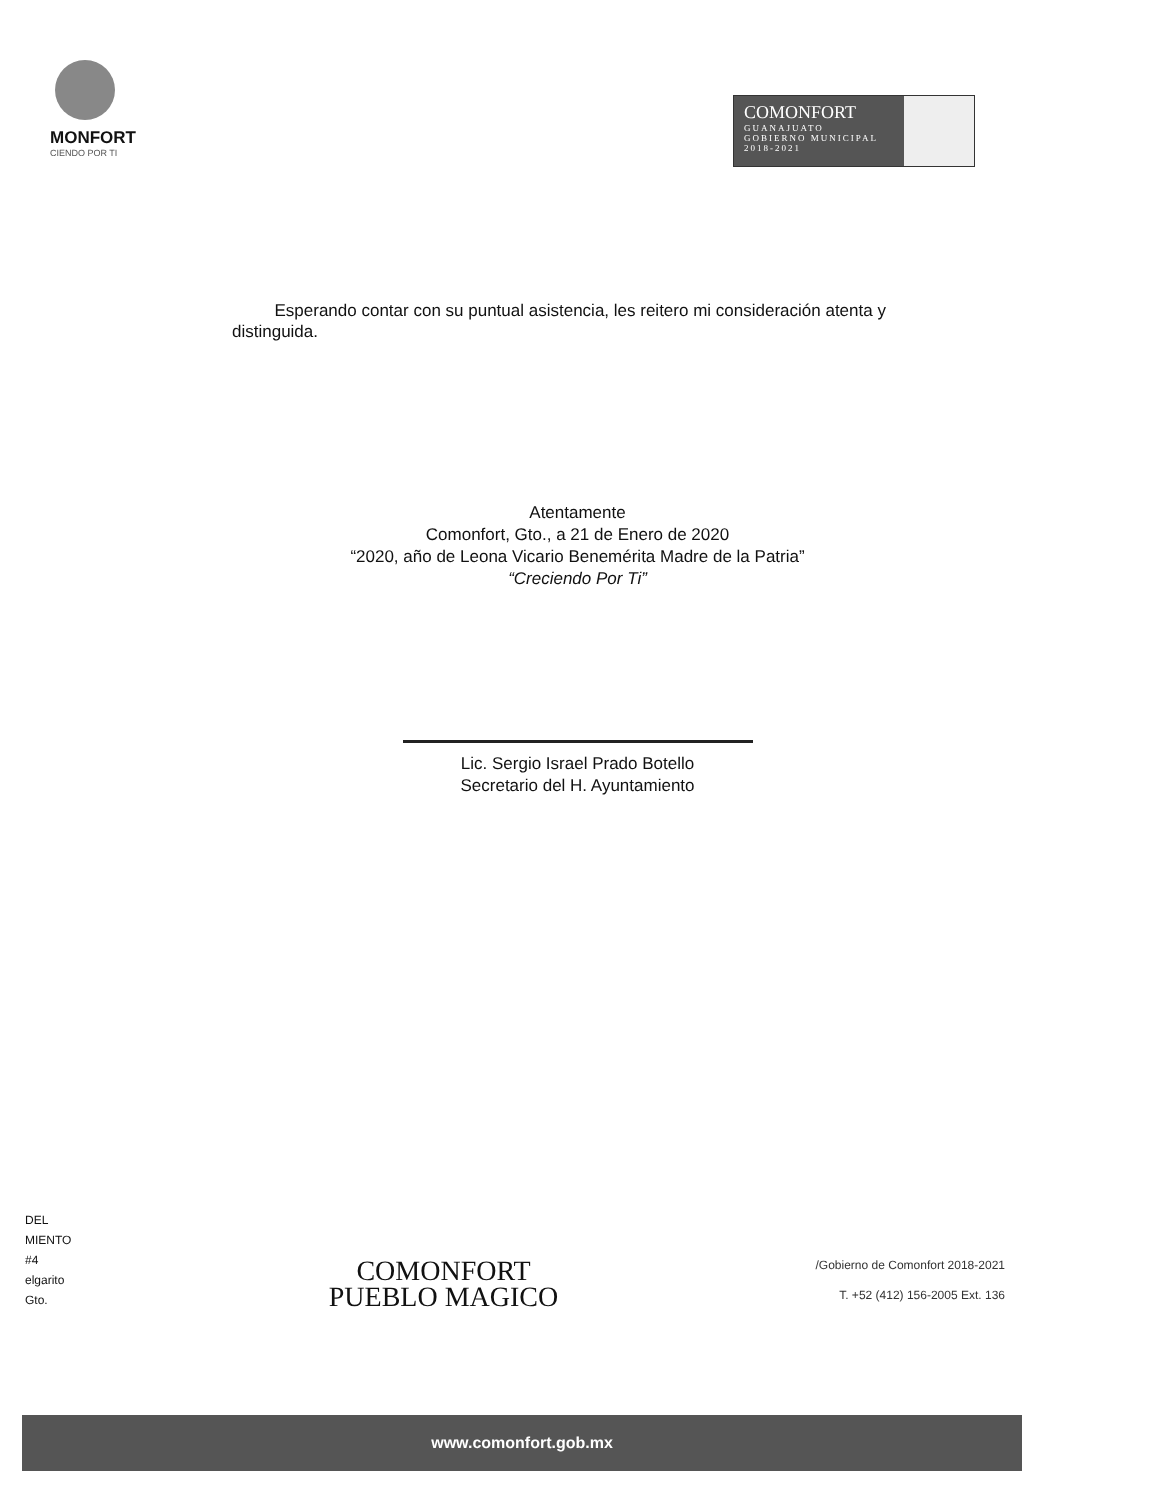MONFORT
CIENDO POR TI
COMONFORT
GUANAJUATO
GOBIERNO MUNICIPAL 2018-2021
Esperando contar con su puntual asistencia, les reitero mi consideración atenta y distinguida.
Atentamente
Comonfort, Gto., a 21 de Enero de 2020
“2020, año de Leona Vicario Benemérita Madre de la Patria”
“Creciendo Por Ti”
Lic. Sergio Israel Prado Botello
Secretario del H. Ayuntamiento
DEL
MIENTO
#4
elgarito
Gto.
COMONFORT
PUEBLO MAGICO
/Gobierno de Comonfort 2018-2021
T. +52 (412) 156-2005 Ext. 136
www.comonfort.gob.mx